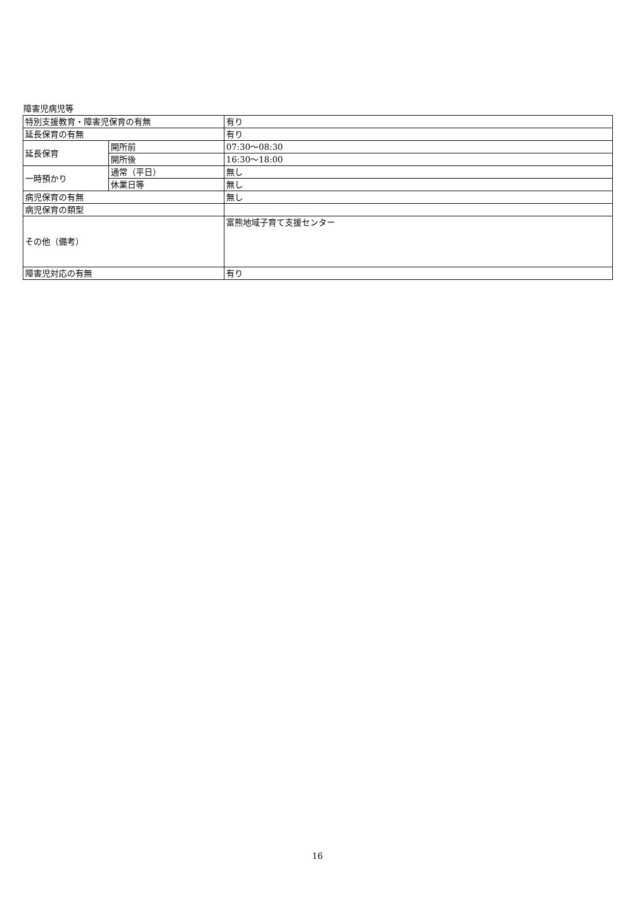障害児病児等
| 特別支援教育・障害児保育の有無 | | 有り |
| 延長保育の有無 | | 有り |
| 延長保育 | 開所前 | 07:30～08:30 |
| | 開所後 | 16:30～18:00 |
| 一時預かり | 通常（平日） | 無し |
| | 休業日等 | 無し |
| 病児保育の有無 | | 無し |
| 病児保育の類型 | | |
| その他（備考） | | 富熊地域子育て支援センター |
| 障害児対応の有無 | | 有り |
16